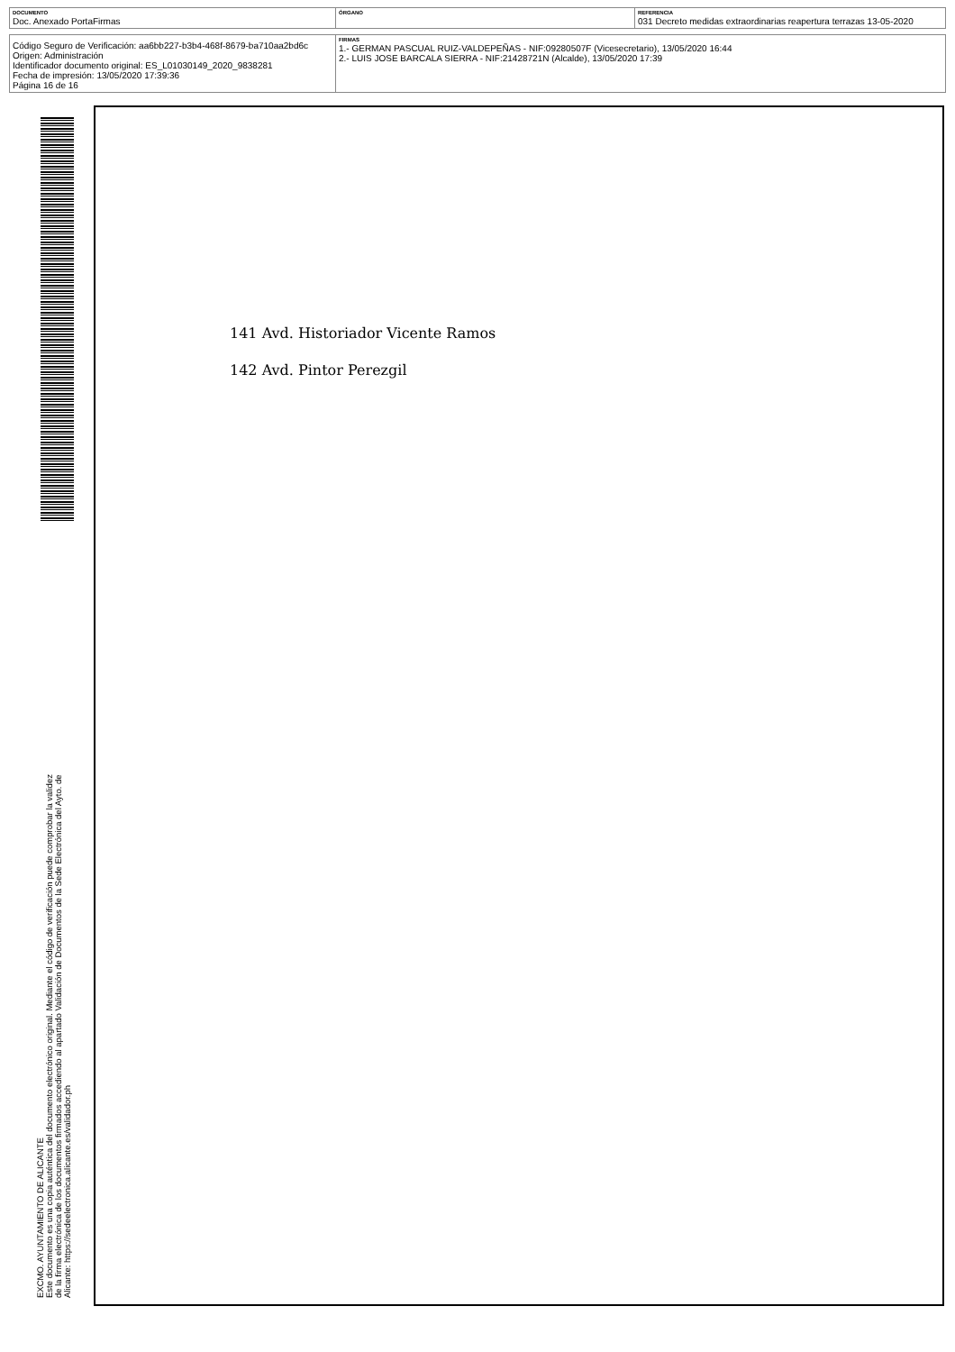| DOCUMENTO Doc. Anexado PortaFirmas | ÓRGANO | REFERENCIA 031 Decreto medidas extraordinarias reapertura terrazas 13-05-2020 |
| Código Seguro de Verificación: aa6bb227-b3b4-468f-8679-ba710aa2bd6c Origen: Administración Identificador documento original: ES_L01030149_2020_9838281 Fecha de impresión: 13/05/2020 17:39:36 Página 16 de 16 | FIRMAS 1.- GERMAN PASCUAL RUIZ-VALDEPEÑAS - NIF:09280507F (Vicesecretario), 13/05/2020 16:44 2.- LUIS JOSE BARCALA SIERRA - NIF:21428721N (Alcalde), 13/05/2020 17:39 |
141 Avd. Historiador Vicente Ramos
142 Avd. Pintor Perezgil
EXCMO. AYUNTAMIENTO DE ALICANTE
Este documento es una copia auténtica del documento electrónico original. Mediante el código de verificación puede comprobar la validez
de la firma electrónica de los documentos firmados accediendo al apartado Validación de Documentos de la Sede Electrónica del Ayto. de
Alicante: https://sedeelectronica.alicante.es/validador.ph